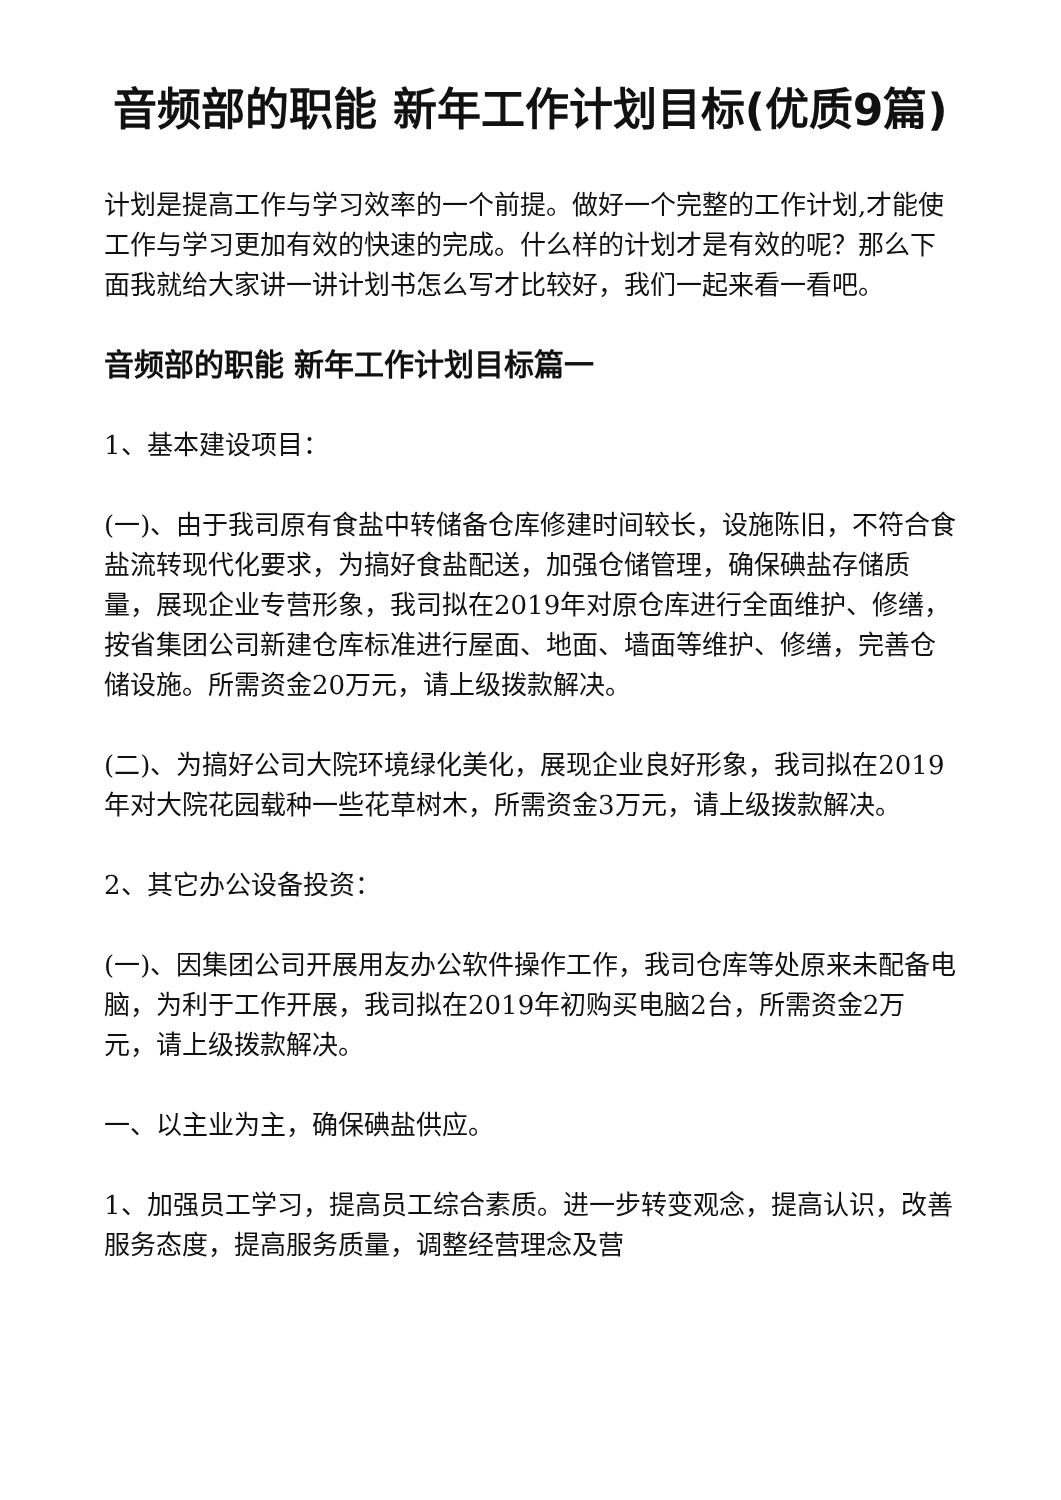音频部的职能 新年工作计划目标(优质9篇)
计划是提高工作与学习效率的一个前提。做好一个完整的工作计划,才能使工作与学习更加有效的快速的完成。什么样的计划才是有效的呢？那么下面我就给大家讲一讲计划书怎么写才比较好，我们一起来看一看吧。
音频部的职能 新年工作计划目标篇一
1、基本建设项目：
(一)、由于我司原有食盐中转储备仓库修建时间较长，设施陈旧，不符合食盐流转现代化要求，为搞好食盐配送，加强仓储管理，确保碘盐存储质量，展现企业专营形象，我司拟在2019年对原仓库进行全面维护、修缮，按省集团公司新建仓库标准进行屋面、地面、墙面等维护、修缮，完善仓储设施。所需资金20万元，请上级拨款解决。
(二)、为搞好公司大院环境绿化美化，展现企业良好形象，我司拟在2019年对大院花园载种一些花草树木，所需资金3万元，请上级拨款解决。
2、其它办公设备投资：
(一)、因集团公司开展用友办公软件操作工作，我司仓库等处原来未配备电脑，为利于工作开展，我司拟在2019年初购买电脑2台，所需资金2万元，请上级拨款解决。
一、以主业为主，确保碘盐供应。
1、加强员工学习，提高员工综合素质。进一步转变观念，提高认识，改善服务态度，提高服务质量，调整经营理念及营